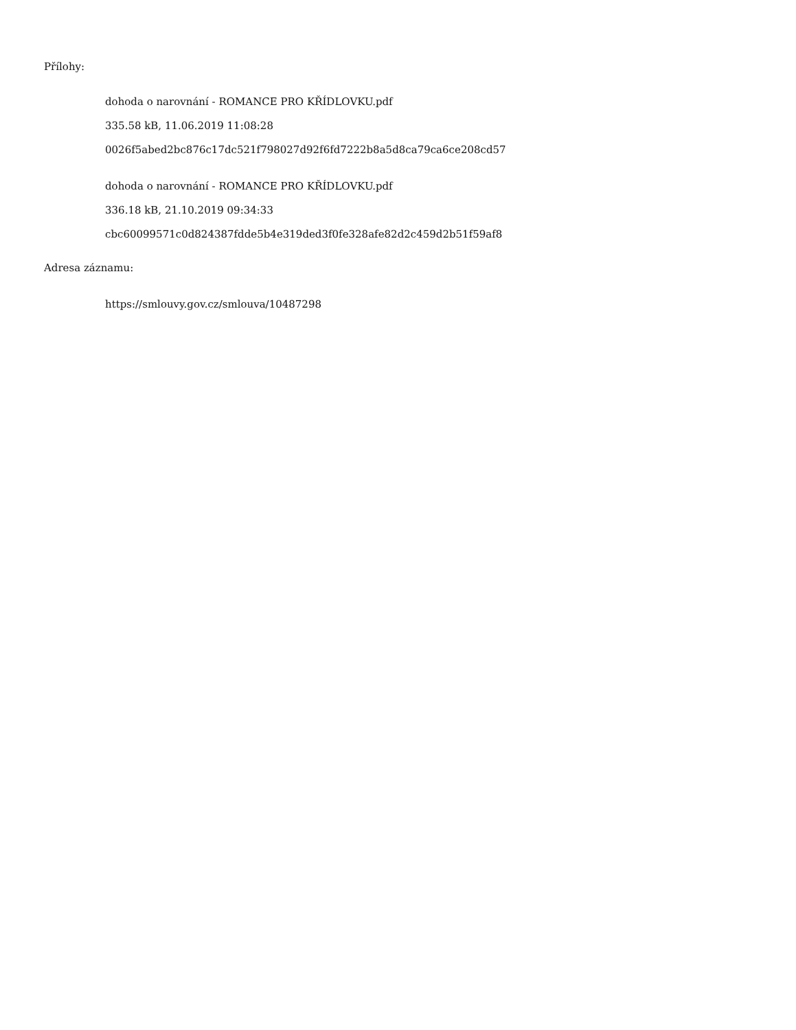Přílohy:
dohoda o narovnání - ROMANCE PRO KŘÍDLOVKU.pdf
335.58 kB, 11.06.2019 11:08:28
0026f5abed2bc876c17dc521f798027d92f6fd7222b8a5d8ca79ca6ce208cd57
dohoda o narovnání - ROMANCE PRO KŘÍDLOVKU.pdf
336.18 kB, 21.10.2019 09:34:33
cbc60099571c0d824387fdde5b4e319ded3f0fe328afe82d2c459d2b51f59af8
Adresa záznamu:
https://smlouvy.gov.cz/smlouva/10487298